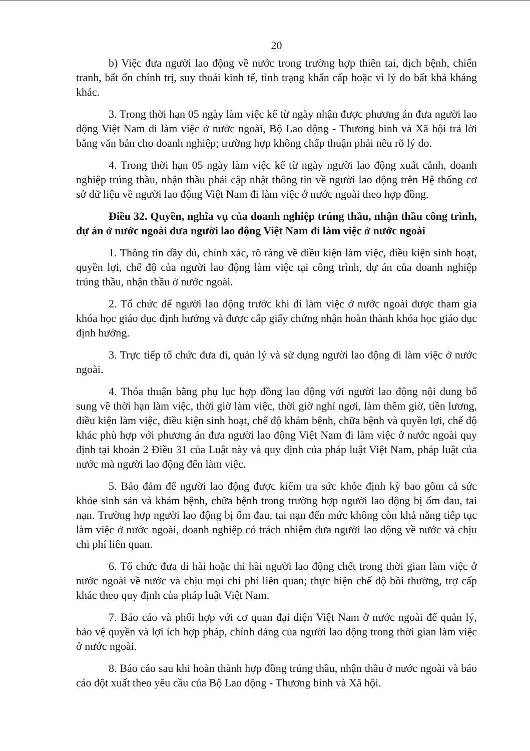20
b) Việc đưa người lao động về nước trong trường hợp thiên tai, dịch bệnh, chiến tranh, bất ổn chính trị, suy thoái kinh tế, tình trạng khẩn cấp hoặc vì lý do bất khả kháng khác.
3. Trong thời hạn 05 ngày làm việc kể từ ngày nhận được phương án đưa người lao động Việt Nam đi làm việc ở nước ngoài, Bộ Lao động - Thương binh và Xã hội trả lời bằng văn bản cho doanh nghiệp; trường hợp không chấp thuận phải nêu rõ lý do.
4. Trong thời hạn 05 ngày làm việc kể từ ngày người lao động xuất cảnh, doanh nghiệp trúng thầu, nhận thầu phải cập nhật thông tin về người lao động trên Hệ thống cơ sở dữ liệu về người lao động Việt Nam đi làm việc ở nước ngoài theo hợp đồng.
Điều 32. Quyền, nghĩa vụ của doanh nghiệp trúng thầu, nhận thầu công trình, dự án ở nước ngoài đưa người lao động Việt Nam đi làm việc ở nước ngoài
1. Thông tin đầy đủ, chính xác, rõ ràng về điều kiện làm việc, điều kiện sinh hoạt, quyền lợi, chế độ của người lao động làm việc tại công trình, dự án của doanh nghiệp trúng thầu, nhận thầu ở nước ngoài.
2. Tổ chức để người lao động trước khi đi làm việc ở nước ngoài được tham gia khóa học giáo dục định hướng và được cấp giấy chứng nhận hoàn thành khóa học giáo dục định hướng.
3. Trực tiếp tổ chức đưa đi, quản lý và sử dụng người lao động đi làm việc ở nước ngoài.
4. Thỏa thuận bằng phụ lục hợp đồng lao động với người lao động nội dung bổ sung về thời hạn làm việc, thời giờ làm việc, thời giờ nghỉ ngơi, làm thêm giờ, tiền lương, điều kiện làm việc, điều kiện sinh hoạt, chế độ khám bệnh, chữa bệnh và quyền lợi, chế độ khác phù hợp với phương án đưa người lao động Việt Nam đi làm việc ở nước ngoài quy định tại khoản 2 Điều 31 của Luật này và quy định của pháp luật Việt Nam, pháp luật của nước mà người lao động đến làm việc.
5. Bảo đảm để người lao động được kiểm tra sức khỏe định kỳ bao gồm cả sức khỏe sinh sản và khám bệnh, chữa bệnh trong trường hợp người lao động bị ốm đau, tai nạn. Trường hợp người lao động bị ốm đau, tai nạn đến mức không còn khả năng tiếp tục làm việc ở nước ngoài, doanh nghiệp có trách nhiệm đưa người lao động về nước và chịu chi phí liên quan.
6. Tổ chức đưa di hài hoặc thi hài người lao động chết trong thời gian làm việc ở nước ngoài về nước và chịu mọi chi phí liên quan; thực hiện chế độ bồi thường, trợ cấp khác theo quy định của pháp luật Việt Nam.
7. Báo cáo và phối hợp với cơ quan đại diện Việt Nam ở nước ngoài để quản lý, bảo vệ quyền và lợi ích hợp pháp, chính đáng của người lao động trong thời gian làm việc ở nước ngoài.
8. Báo cáo sau khi hoàn thành hợp đồng trúng thầu, nhận thầu ở nước ngoài và báo cáo đột xuất theo yêu cầu của Bộ Lao động - Thương binh và Xã hội.